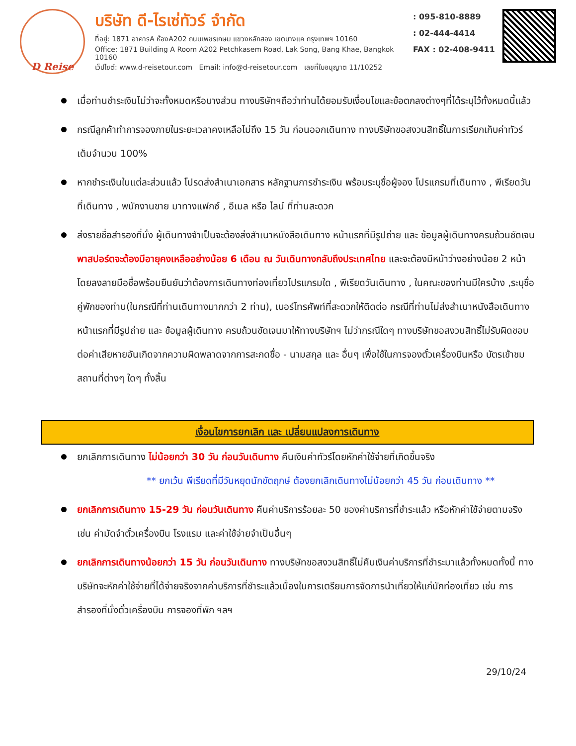D Reise
บริษัท ดี-ไรเซ่ทัวร์ จำกัด
ที่อยู่: 1871 อาคารA ห้องA202 ถนนเพชรเกษม แขวงหลักสอง เขตบางแค กรุงเทพฯ 10160
Office: 1871 Building A Room A202 Petchkasem Road, Lak Song, Bang Khae, Bangkok 10160
เว็ปไซต์: www.d-reisetour.com Email: info@d-reisetour.com เลขที่ใบอนุญาต 11/10252
: 095-810-8889
: 02-444-4414
FAX : 02-408-9411
เมื่อท่านชำระเงินไม่ว่าจะทั้งหมดหรือบางส่วน ทางบริษัทฯถือว่าท่านได้ยอมรับเงื่อนไขและข้อตกลงต่างๆที่ได้ระบุไว้ทั้งหมดนี้แล้ว
กรณีลูกค้าทำการจองภายในระยะเวลาคงเหลือไม่ถึง 15 วัน ก่อนออกเดินทาง ทางบริษัทขอสงวนสิทธิ์ในการเรียกเก็บค่าทัวร์เต็มจำนวน 100%
หากชำระเงินในแต่ละส่วนแล้ว โปรดส่งสำเนาเอกสาร หลักฐานการชำระเงิน พร้อมระบุชื่อผู้จอง โปรแกรมที่เดินทาง , พีเรียดวันที่เดินทาง , พนักงานขาย มาทางแฟกซ์ , อีเมล หรือ ไลน์ ที่ท่านสะดวก
ส่งรายชื่อสำรองที่นั่ง ผู้เดินทางจำเป็นจะต้องส่งสำเนาหนังสือเดินทาง หน้าแรกที่มีรูปถ่าย และ ข้อมูลผู้เดินทางครบถ้วนชัดเจน พาสปอร์ตจะต้องมีอายุคงเหลืออย่างน้อย 6 เดือน ณ วันเดินทางกลับถึงประเทศไทย และจะต้องมีหน้าว่างอย่างน้อย 2 หน้า โดยลงลายมือชื่อพร้อมยืนยันว่าต้องการเดินทางท่องเที่ยวโปรแกรมใด , พีเรียดวันเดินทาง , ในคณะของท่านมีใครบ้าง ,ระบุชื่อคู่พักของท่าน(ในกรณีที่ท่านเดินทางมากกว่า 2 ท่าน), เบอร์โทรศัพท์ที่สะดวกให้ติดต่อ กรณีที่ท่านไม่ส่งสำเนาหนังสือเดินทาง หน้าแรกที่มีรูปถ่าย และ ข้อมูลผู้เดินทาง ครบถ้วนชัดเจนมาให้ทางบริษัทฯ ไม่ว่ากรณีใดๆ ทางบริษัทขอสงวนสิทธิ์ไม่รับผิดชอบต่อค่าเสียหายอันเกิดจากความผิดพลาดจากการสะกดชื่อ - นามสกุล และ อื่นๆ เพื่อใช้ในการจองตั๋วเครื่องบินหรือ บัตรเข้าชมสถานที่ต่างๆ ใดๆ ทั้งสิ้น
เงื่อนไขการยกเลิก และ เปลี่ยนแปลงการเดินทาง
ยกเลิกการเดินทาง ไม่น้อยกว่า 30 วัน ก่อนวันเดินทาง คืนเงินค่าทัวร์โดยหักค่าใช้จ่ายที่เกิดขึ้นจริง
** ยกเว้น พีเรียดที่มีวันหยุดนักขัตฤกษ์ ต้องยกเลิกเดินทางไม่น้อยกว่า 45 วัน ก่อนเดินทาง **
ยกเลิกการเดินทาง 15-29 วัน ก่อนวันเดินทาง คืนค่าบริการร้อยละ 50 ของค่าบริการที่ชำระแล้ว หรือหักค่าใช้จ่ายตามจริง เช่น ค่ามัดจำตั๋วเครื่องบิน โรงแรม และค่าใช้จ่ายจำเป็นอื่นๆ
ยกเลิกการเดินทางน้อยกว่า 15 วัน ก่อนวันเดินทาง ทางบริษัทขอสงวนสิทธิ์ไม่คืนเงินค่าบริการที่ชำระมาแล้วทั้งหมดทั้งนี้ ทางบริษัทจะหักค่าใช้จ่ายที่ได้จ่ายจริงจากค่าบริการที่ชำระแล้วเนื่องในการเตรียมการจัดการนำเที่ยวให้แก่นักท่องเที่ยว เช่น การสำรองที่นั่งตั๋วเครื่องบิน การจองที่พัก ฯลฯ
29/10/24